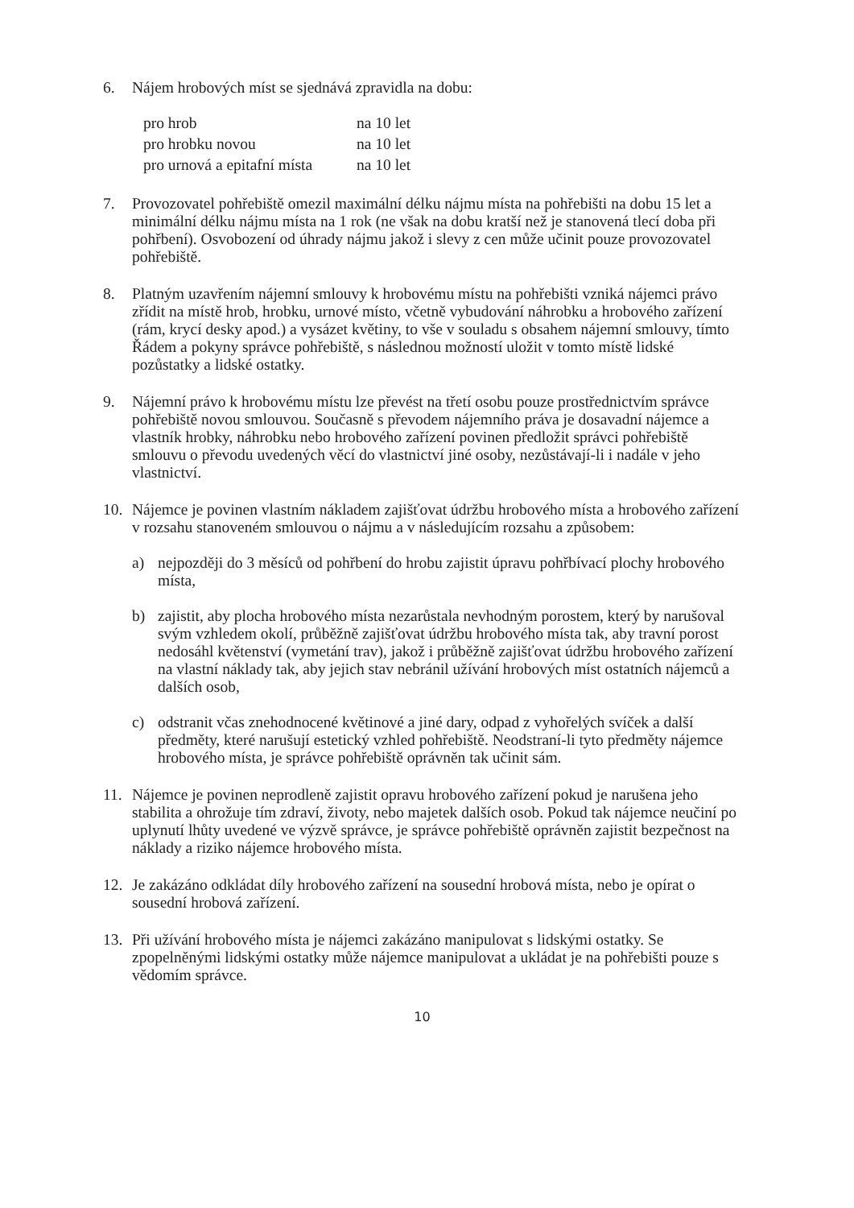6. Nájem hrobových míst se sjednává zpravidla na dobu:
| pro hrob | na 10 let |
| pro hrobku novou | na 10 let |
| pro urnová a epitafní místa | na 10 let |
7. Provozovatel pohřebiště omezil maximální délku nájmu místa na pohřebišti na dobu 15 let a minimální délku nájmu místa na 1 rok (ne však na dobu kratší než je stanovená tlecí doba při pohřbení). Osvobození od úhrady nájmu jakož i slevy z cen může učinit pouze provozovatel pohřebiště.
8. Platným uzavřením nájemní smlouvy k hrobovému místu na pohřebišti vzniká nájemci právo zřídit na místě hrob, hrobku, urnové místo, včetně vybudování náhrobku a hrobového zařízení (rám, krycí desky apod.) a vysázet květiny, to vše v souladu s obsahem nájemní smlouvy, tímto Řádem a pokyny správce pohřebiště, s následnou možností uložit v tomto místě lidské pozůstatky a lidské ostatky.
9. Nájemní právo k hrobovému místu lze převést na třetí osobu pouze prostřednictvím správce pohřebiště novou smlouvou. Současně s převodem nájemního práva je dosavadní nájemce a vlastník hrobky, náhrobku nebo hrobového zařízení povinen předložit správci pohřebiště smlouvu o převodu uvedených věcí do vlastnictví jiné osoby, nezůstávají-li i nadále v jeho vlastnictví.
10. Nájemce je povinen vlastním nákladem zajišťovat údržbu hrobového místa a hrobového zařízení v rozsahu stanoveném smlouvou o nájmu a v následujícím rozsahu a způsobem:
a) nejpozději do 3 měsíců od pohřbení do hrobu zajistit úpravu pohřbívací plochy hrobového místa,
b) zajistit, aby plocha hrobového místa nezarůstala nevhodným porostem, který by narušoval svým vzhledem okolí, průběžně zajišťovat údržbu hrobového místa tak, aby travní porost nedosáhl květenství (vymetání trav), jakož i průběžně zajišťovat údržbu hrobového zařízení na vlastní náklady tak, aby jejich stav nebránil užívání hrobových míst ostatních nájemců a dalších osob,
c) odstranit včas znehodnocené květinové a jiné dary, odpad z vyhořelých svíček a další předměty, které narušují estetický vzhled pohřebiště. Neodstraní-li tyto předměty nájemce hrobového místa, je správce pohřebiště oprávněn tak učinit sám.
11. Nájemce je povinen neprodleně zajistit opravu hrobového zařízení pokud je narušena jeho stabilita a ohrožuje tím zdraví, životy, nebo majetek dalších osob. Pokud tak nájemce neučiní po uplynutí lhůty uvedené ve výzvě správce, je správce pohřebiště oprávněn zajistit bezpečnost na náklady a riziko nájemce hrobového místa.
12. Je zakázáno odkládat díly hrobového zařízení na sousední hrobová místa, nebo je opírat o sousední hrobová zařízení.
13. Při užívání hrobového místa je nájemci zakázáno manipulovat s lidskými ostatky. Se zpopelněnými lidskými ostatky může nájemce manipulovat a ukládat je na pohřebišti pouze s vědomím správce.
10